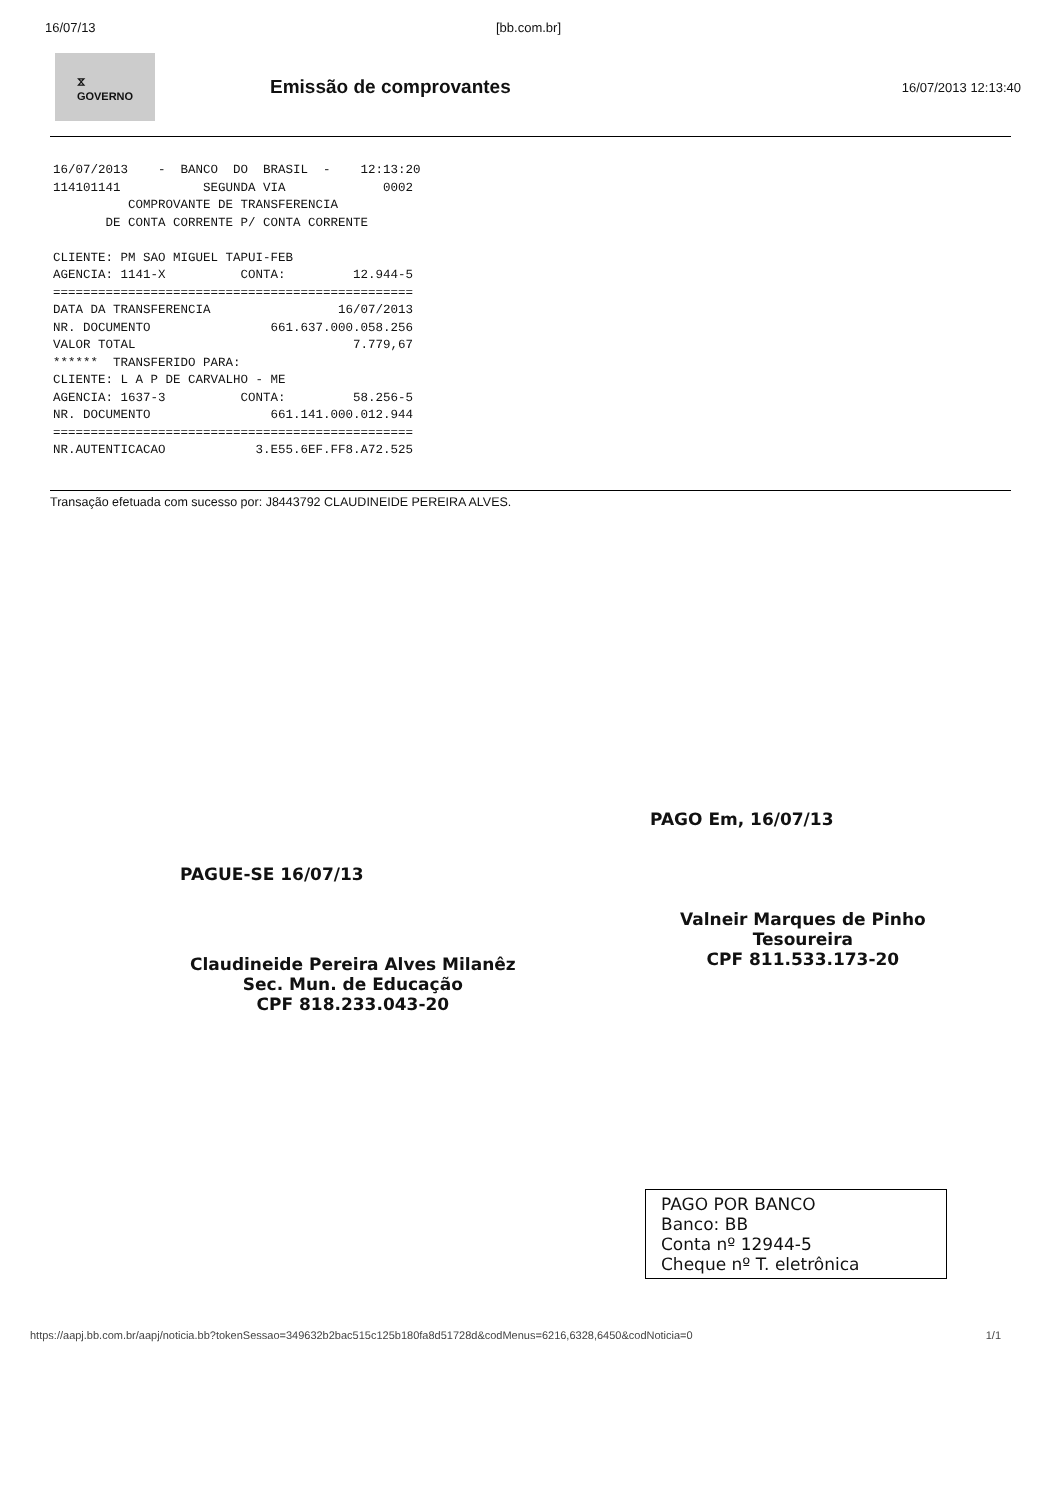16/07/13 [bb.com.br]
⧖
GOVERNO
Emissão de comprovantes
16/07/2013 12:13:40
16/07/2013    -  BANCO  DO  BRASIL  -    12:13:20
114101141           SEGUNDA VIA             0002
          COMPROVANTE DE TRANSFERENCIA
       DE CONTA CORRENTE P/ CONTA CORRENTE

CLIENTE: PM SAO MIGUEL TAPUI-FEB
AGENCIA: 1141-X          CONTA:         12.944-5
================================================
DATA DA TRANSFERENCIA                 16/07/2013
NR. DOCUMENTO                661.637.000.058.256
VALOR TOTAL                             7.779,67
******  TRANSFERIDO PARA:
CLIENTE: L A P DE CARVALHO - ME
AGENCIA: 1637-3          CONTA:         58.256-5
NR. DOCUMENTO                661.141.000.012.944
================================================
NR.AUTENTICACAO            3.E55.6EF.FF8.A72.525
Transação efetuada com sucesso por: J8443792 CLAUDINEIDE PEREIRA ALVES.
PAGO Em, 16/07/13
PAGUE-SE 16/07/13
Valneir Marques de Pinho
Tesoureira
CPF 811.533.173-20
Claudineide Pereira Alves Milanêz
Sec. Mun. de Educação
CPF 818.233.043-20
PAGO POR BANCO
Banco: BB
Conta nº 12944-5
Cheque nº T. eletrônica
https://aapj.bb.com.br/aapj/noticia.bb?tokenSessao=349632b2bac515c125b180fa8d51728d&codMenus=6216,6328,6450&codNoticia=0 1/1